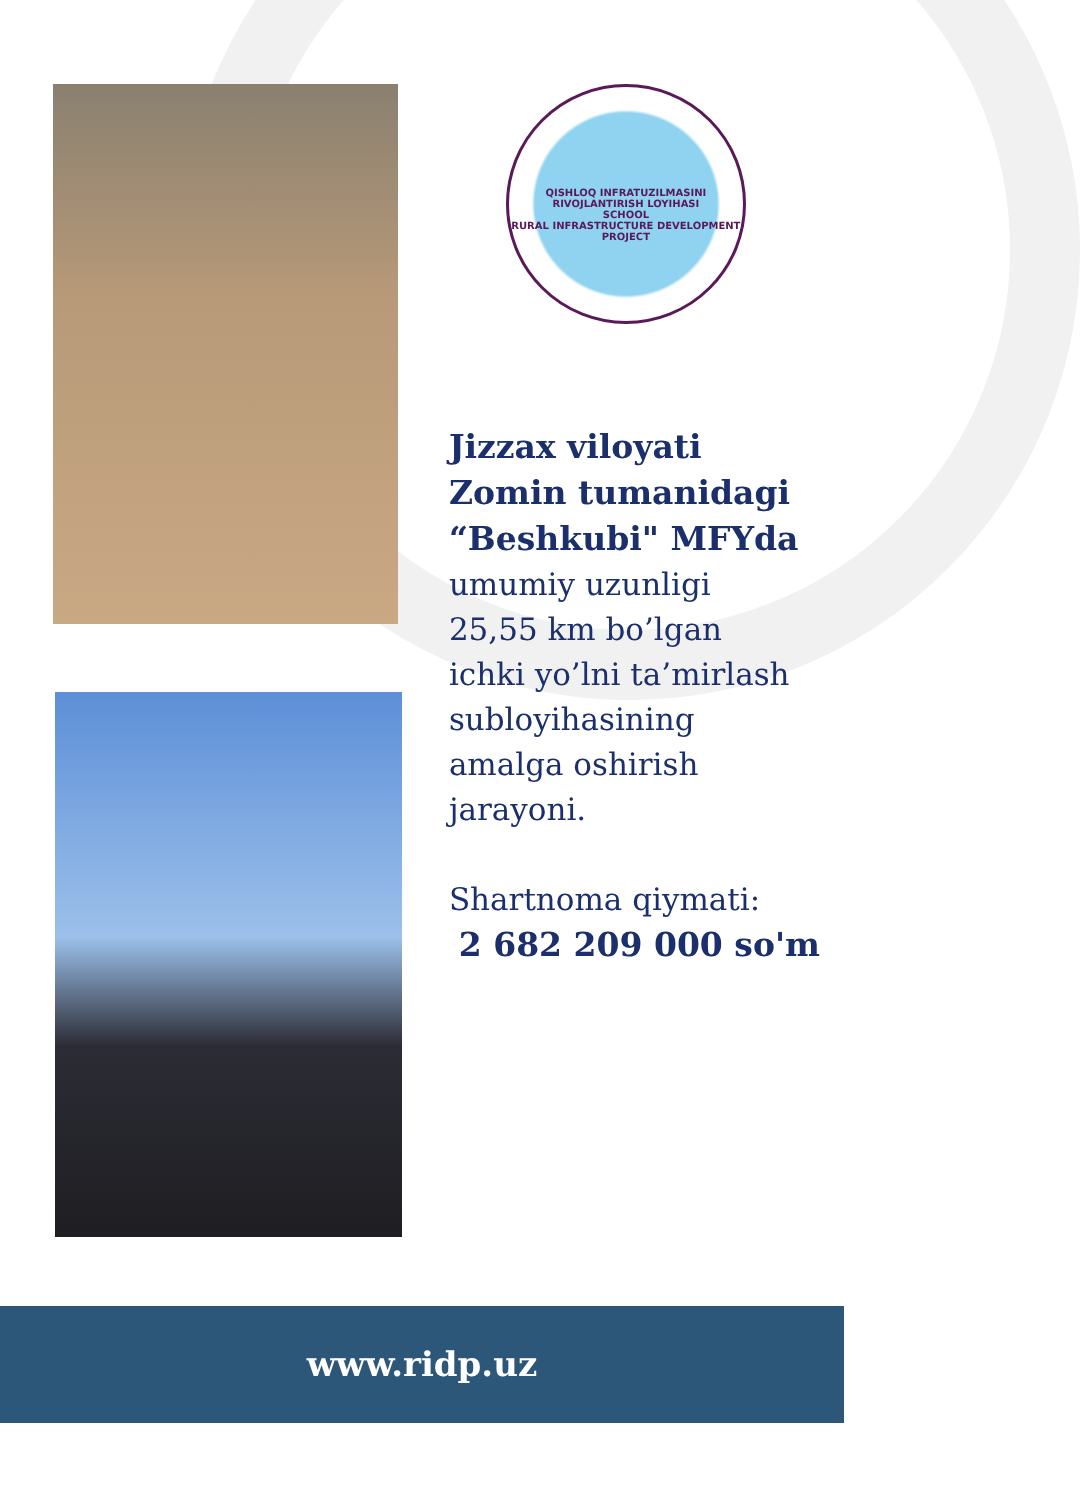QISHLOQ INFRATUZILMASINI RIVOJLANTIRISH LOYIHASI
SCHOOL
RURAL INFRASTRUCTURE DEVELOPMENT PROJECT
Jizzax viloyati
Zomin tumanidagi
“Beshkubi" MFYda
umumiy uzunligi
25,55 km bo’lgan
ichki yo’lni ta’mirlash
subloyihasining
amalga oshirish
jarayoni.
Shartnoma qiymati:
2 682 209 000 so'm
www.ridp.uz